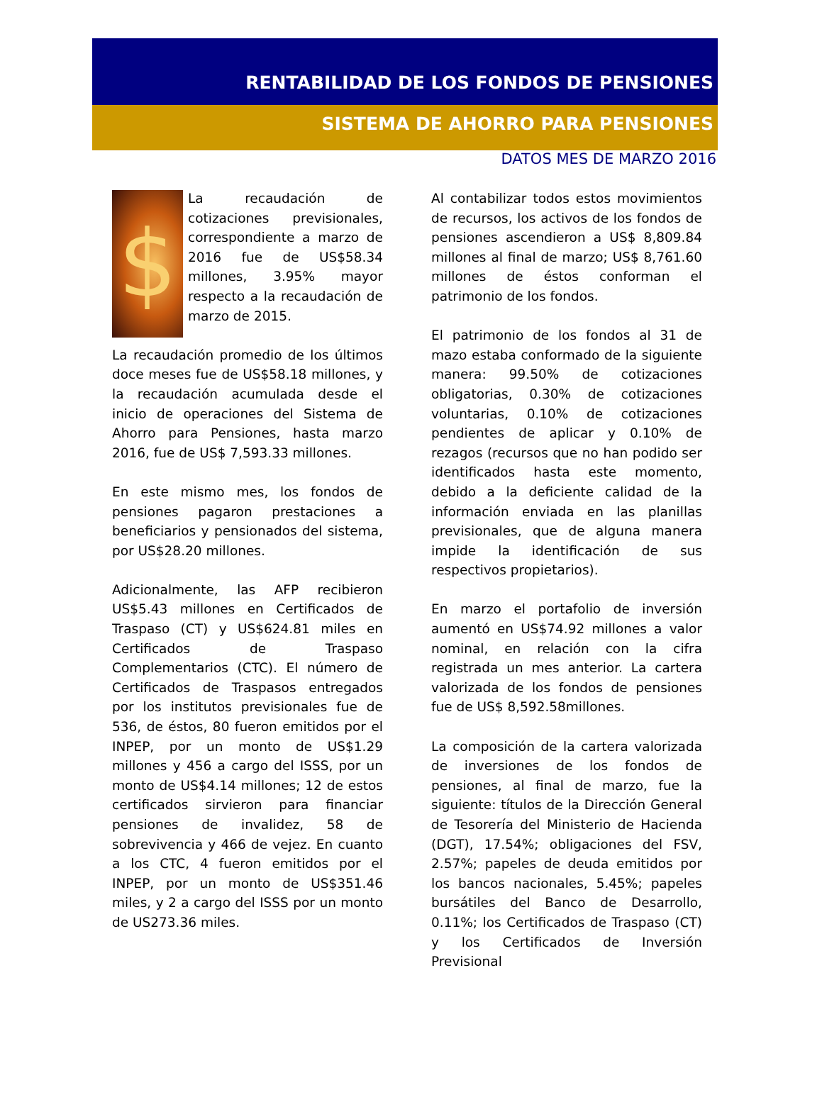RENTABILIDAD DE LOS FONDOS DE PENSIONES
SISTEMA DE AHORRO PARA PENSIONES
DATOS MES DE MARZO 2016
$
La recaudación de cotizaciones previsionales, correspondiente a marzo de 2016 fue de US$58.34 millones, 3.95% mayor respecto a la recaudación de marzo de 2015.
La recaudación promedio de los últimos doce meses fue de US$58.18 millones, y la recaudación acumulada desde el inicio de operaciones del Sistema de Ahorro para Pensiones, hasta marzo 2016, fue de US$ 7,593.33 millones.
En este mismo mes, los fondos de pensiones pagaron prestaciones a beneficiarios y pensionados del sistema, por US$28.20 millones.
Adicionalmente, las AFP recibieron US$5.43 millones en Certificados de Traspaso (CT) y US$624.81 miles en Certificados de Traspaso Complementarios (CTC). El número de Certificados de Traspasos entregados por los institutos previsionales fue de 536, de éstos, 80 fueron emitidos por el INPEP, por un monto de US$1.29 millones y 456 a cargo del ISSS, por un monto de US$4.14 millones; 12 de estos certificados sirvieron para financiar pensiones de invalidez, 58 de sobrevivencia y 466 de vejez. En cuanto a los CTC, 4 fueron emitidos por el INPEP, por un monto de US$351.46 miles, y 2 a cargo del ISSS por un monto de US273.36 miles.
Al contabilizar todos estos movimientos de recursos, los activos de los fondos de pensiones ascendieron a US$ 8,809.84 millones al final de marzo; US$ 8,761.60 millones de éstos conforman el patrimonio de los fondos.
El patrimonio de los fondos al 31 de mazo estaba conformado de la siguiente manera: 99.50% de cotizaciones obligatorias, 0.30% de cotizaciones voluntarias, 0.10% de cotizaciones pendientes de aplicar y 0.10% de rezagos (recursos que no han podido ser identificados hasta este momento, debido a la deficiente calidad de la información enviada en las planillas previsionales, que de alguna manera impide la identificación de sus respectivos propietarios).
En marzo el portafolio de inversión aumentó en US$74.92 millones a valor nominal, en relación con la cifra registrada un mes anterior. La cartera valorizada de los fondos de pensiones fue de US$ 8,592.58millones.
La composición de la cartera valorizada de inversiones de los fondos de pensiones, al final de marzo, fue la siguiente: títulos de la Dirección General de Tesorería del Ministerio de Hacienda (DGT), 17.54%; obligaciones del FSV, 2.57%; papeles de deuda emitidos por los bancos nacionales, 5.45%; papeles bursátiles del Banco de Desarrollo, 0.11%; los Certificados de Traspaso (CT) y los Certificados de Inversión Previsional